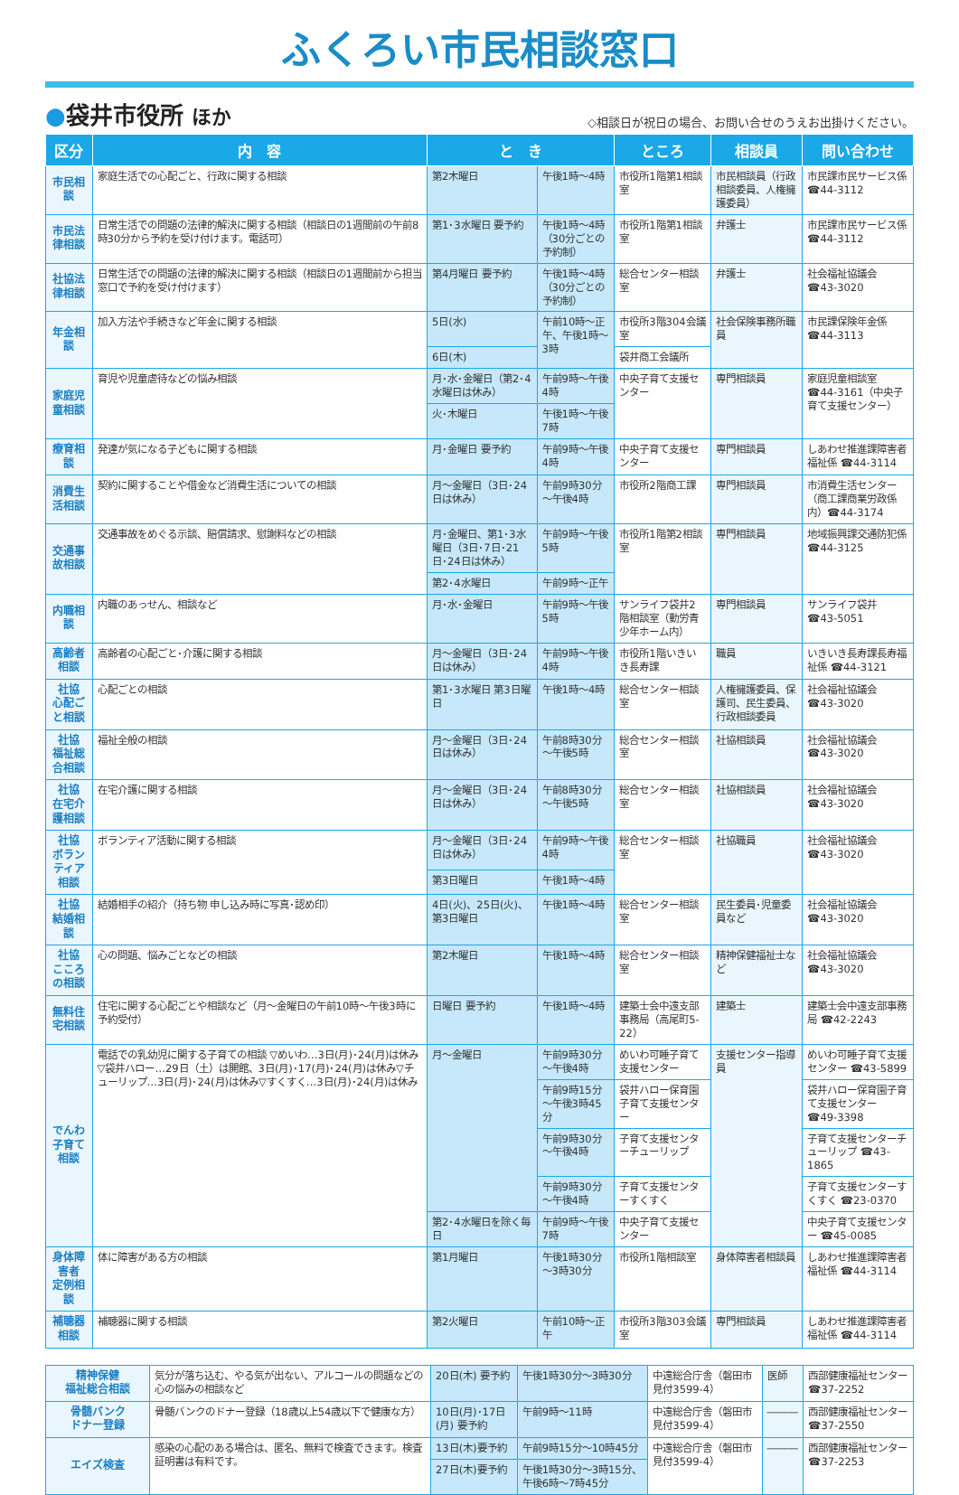ふくろい市民相談窓口
●袋井市役所 ほか ◇相談日が祝日の場合、お問い合せのうえお出掛けください。
| 区分 | 内 容 | と き | | ところ | 相談員 | 問い合わせ |
| --- | --- | --- | --- | --- | --- | --- |
| 市民相談 | 家庭生活での心配ごと、行政に関する相談 | 第2木曜日 | 午後1時～4時 | 市役所1階第1相談室 | 市民相談員（行政相談委員、人権擁護委員） | 市民課市民サービス係 ☎44-3112 |
| 市民法律相談 | 日常生活での問題の法律的解決に関する相談（相談日の1週間前の午前8時30分から予約を受け付けます。電話可） | 第1･3水曜日 要予約 | 午後1時～4時（30分ごとの予約制） | 市役所1階第1相談室 | 弁護士 | 市民課市民サービス係 ☎44-3112 |
| 社協法律相談 | 日常生活での問題の法律的解決に関する相談（相談日の1週間前から担当窓口で予約を受け付けます） | 第4月曜日 要予約 | 午後1時～4時（30分ごとの予約制） | 総合センター相談室 | 弁護士 | 社会福祉協議会 ☎43-3020 |
| 年金相談 | 加入方法や手続きなど年金に関する相談 | 5日(水) | 午前10時～正午、午後1時～3時 | 市役所3階304会議室 | 社会保険事務所職員 | 市民課保険年金係 ☎44-3113 |
| | | 6日(木) | | 袋井商工会議所 | | |
| 家庭児童相談 | 育児や児童虐待などの悩み相談 | 月･水･金曜日（第2･4水曜日は休み） | 午前9時～午後4時 | 中央子育て支援センター | 専門相談員 | 家庭児童相談室 ☎44-3161（中央子育て支援センター） |
| | | 火･木曜日 | 午後1時～午後7時 | | | |
| 療育相談 | 発達が気になる子どもに関する相談 | 月･金曜日 要予約 | 午前9時～午後4時 | 中央子育て支援センター | 専門相談員 | しあわせ推進課障害者福祉係 ☎44-3114 |
| 消費生活相談 | 契約に関することや借金など消費生活についての相談 | 月～金曜日（3日･24日は休み） | 午前9時30分～午後4時 | 市役所2階商工課 | 専門相談員 | 市消費生活センター（商工課商業労政係内）☎44-3174 |
| 交通事故相談 | 交通事故をめぐる示談、賠償請求、慰謝料などの相談 | 月･金曜日、第1･3水曜日（3日･7日･21日･24日は休み） | 午前9時～午後5時 | 市役所1階第2相談室 | 専門相談員 | 地域振興課交通防犯係 ☎44-3125 |
| | | 第2･4水曜日 | 午前9時～正午 | | | |
| 内職相談 | 内職のあっせん、相談など | 月･水･金曜日 | 午前9時～午後5時 | サンライフ袋井2階相談室（勤労青少年ホーム内） | 専門相談員 | サンライフ袋井 ☎43-5051 |
| 高齢者相談 | 高齢者の心配ごと･介護に関する相談 | 月～金曜日（3日･24日は休み） | 午前9時～午後4時 | 市役所1階いきいき長寿課 | 職員 | いきいき長寿課長寿福祉係 ☎44-3121 |
| 社協 心配ごと相談 | 心配ごとの相談 | 第1･3水曜日 第3日曜日 | 午後1時～4時 | 総合センター相談室 | 人権擁護委員、保護司、民生委員、行政相談委員 | 社会福祉協議会 ☎43-3020 |
| 社協 福祉総合相談 | 福祉全般の相談 | 月～金曜日（3日･24日は休み） | 午前8時30分～午後5時 | 総合センター相談室 | 社協相談員 | 社会福祉協議会 ☎43-3020 |
| 社協 在宅介護相談 | 在宅介護に関する相談 | 月～金曜日（3日･24日は休み） | 午前8時30分～午後5時 | 総合センター相談室 | 社協相談員 | 社会福祉協議会 ☎43-3020 |
| 社協 ボランティア相談 | ボランティア活動に関する相談 | 月～金曜日（3日･24日は休み） | 午前9時～午後4時 | 総合センター相談室 | 社協職員 | 社会福祉協議会 ☎43-3020 |
| | | 第3日曜日 | 午後1時～4時 | | | |
| 社協 結婚相談 | 結婚相手の紹介（持ち物 申し込み時に写真･認め印） | 4日(火)、25日(火)、第3日曜日 | 午後1時～4時 | 総合センター相談室 | 民生委員･児童委員など | 社会福祉協議会 ☎43-3020 |
| 社協 こころの相談 | 心の問題、悩みごとなどの相談 | 第2木曜日 | 午後1時～4時 | 総合センター相談室 | 精神保健福祉士など | 社会福祉協議会 ☎43-3020 |
| 無料住宅相談 | 住宅に関する心配ごとや相談など（月～金曜日の午前10時～午後3時に予約受付） | 日曜日 要予約 | 午後1時～4時 | 建築士会中遠支部事務局（高尾町5-22） | 建築士 | 建築士会中遠支部事務局 ☎42-2243 |
| でんわ 子育て相談 | 電話での乳幼児に関する子育ての相談 ▽めいわ…3日(月)･24(月)は休み ▽袋井ハロー…29日（土）は開館、3日(月)･17(月)･24(月)は休み▽チューリップ…3日(月)･24(月)は休み▽すくすく…3日(月)･24(月)は休み | 月～金曜日 | 午前9時30分～午後4時 | めいわ可睡子育て支援センター | 支援センター指導員 | めいわ可睡子育て支援センター ☎43-5899 |
| | | | 午前9時15分～午後3時45分 | 袋井ハロー保育園子育て支援センター | | 袋井ハロー保育園子育て支援センター ☎49-3398 |
| | | | 午前9時30分～午後4時 | 子育て支援センターチューリップ | | 子育て支援センターチューリップ ☎43-1865 |
| | | | 午前9時30分～午後4時 | 子育て支援センターすくすく | | 子育て支援センターすくすく ☎23-0370 |
| | | 第2･4水曜日を除く毎日 | 午前9時～午後7時 | 中央子育て支援センター | | 中央子育て支援センター ☎45-0085 |
| 身体障害者 定例相談 | 体に障害がある方の相談 | 第1月曜日 | 午後1時30分～3時30分 | 市役所1階相談室 | 身体障害者相談員 | しあわせ推進課障害者福祉係 ☎44-3114 |
| 補聴器相談 | 補聴器に関する相談 | 第2火曜日 | 午前10時～正午 | 市役所3階303会議室 | 専門相談員 | しあわせ推進課障害者福祉係 ☎44-3114 |
| 精神保健 福祉総合相談 | 気分が落ち込む、やる気が出ない、アルコールの問題などの心の悩みの相談など | 20日(木) 要予約 | 午後1時30分～3時30分 | 中遠総合庁舎（磐田市見付3599-4） | 医師 | 西部健康福祉センター ☎37-2252 |
| 骨髄バンク ドナー登録 | 骨髄バンクのドナー登録（18歳以上54歳以下で健康な方） | 10日(月)･17日(月) 要予約 | 午前9時～11時 | 中遠総合庁舎（磐田市見付3599-4） | ――― | 西部健康福祉センター ☎37-2550 |
| エイズ検査 | 感染の心配のある場合は、匿名、無料で検査できます。検査証明書は有料です。 | 13日(木)要予約 | 午前9時15分～10時45分 | 中遠総合庁舎（磐田市見付3599-4） | ――― | 西部健康福祉センター ☎37-2253 |
| | | 27日(木)要予約 | 午後1時30分～3時15分、午後6時～7時45分 | | | |